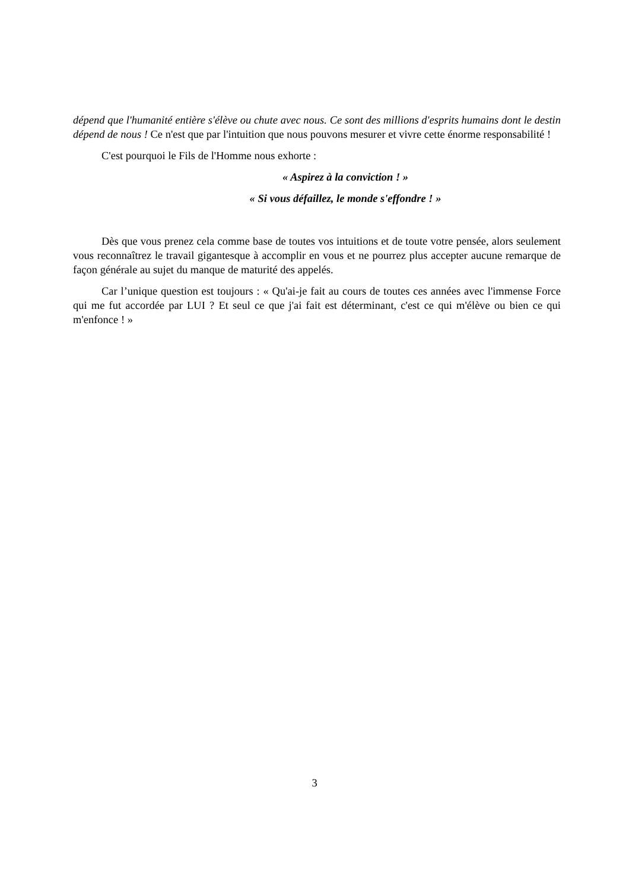dépend que l'humanité entière s'élève ou chute avec nous. Ce sont des millions d'esprits humains dont le destin dépend de nous ! Ce n'est que par l'intuition que nous pouvons mesurer et vivre cette énorme responsabilité !
C'est pourquoi le Fils de l'Homme nous exhorte :
« Aspirez à la conviction ! »
« Si vous défaillez, le monde s'effondre ! »
Dès que vous prenez cela comme base de toutes vos intuitions et de toute votre pensée, alors seulement vous reconnaîtrez le travail gigantesque à accomplir en vous et ne pourrez plus accepter aucune remarque de façon générale au sujet du manque de maturité des appelés.
Car l’unique question est toujours : « Qu'ai-je fait au cours de toutes ces années avec l'immense Force qui me fut accordée par LUI ? Et seul ce que j'ai fait est déterminant, c'est ce qui m'élève ou bien ce qui m'enfonce ! »
3